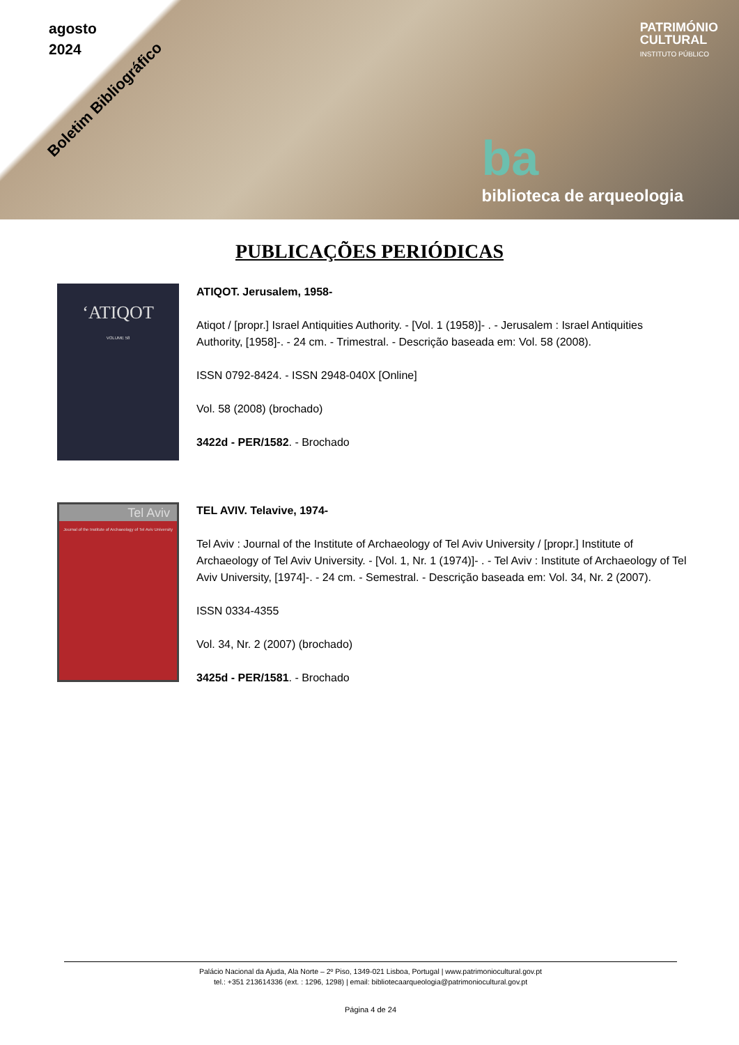agosto
2024
Boletim Bibliográfico
PATRIMÓNIO
CULTURAL
INSTITUTO PÚBLICO
ba
biblioteca de arqueologia
PUBLICAÇÕES PERIÓDICAS
‘ATIQOT
VOLUME 58
ATIQOT. Jerusalem, 1958-
Atiqot / [propr.] Israel Antiquities Authority. - [Vol. 1 (1958)]- . - Jerusalem : Israel Antiquities Authority, [1958]-. - 24 cm. - Trimestral. - Descrição baseada em: Vol. 58 (2008).
ISSN 0792-8424. - ISSN 2948-040X [Online]
Vol. 58 (2008) (brochado)
3422d - PER/1582. - Brochado
Tel Aviv
Journal of the Institute of Archaeology of Tel Aviv University
TEL AVIV. Telavive, 1974-
Tel Aviv : Journal of the Institute of Archaeology of Tel Aviv University / [propr.] Institute of Archaeology of Tel Aviv University. - [Vol. 1, Nr. 1 (1974)]- . - Tel Aviv : Institute of Archaeology of Tel Aviv University, [1974]-. - 24 cm. - Semestral. - Descrição baseada em: Vol. 34, Nr. 2 (2007).
ISSN 0334-4355
Vol. 34, Nr. 2 (2007) (brochado)
3425d - PER/1581. - Brochado
Palácio Nacional da Ajuda, Ala Norte – 2º Piso, 1349-021 Lisboa, Portugal | www.patrimoniocultural.gov.pt
tel.: +351 213614336 (ext. : 1296, 1298) | email: bibliotecaarqueologia@patrimoniocultural.gov.pt
Página 4 de 24